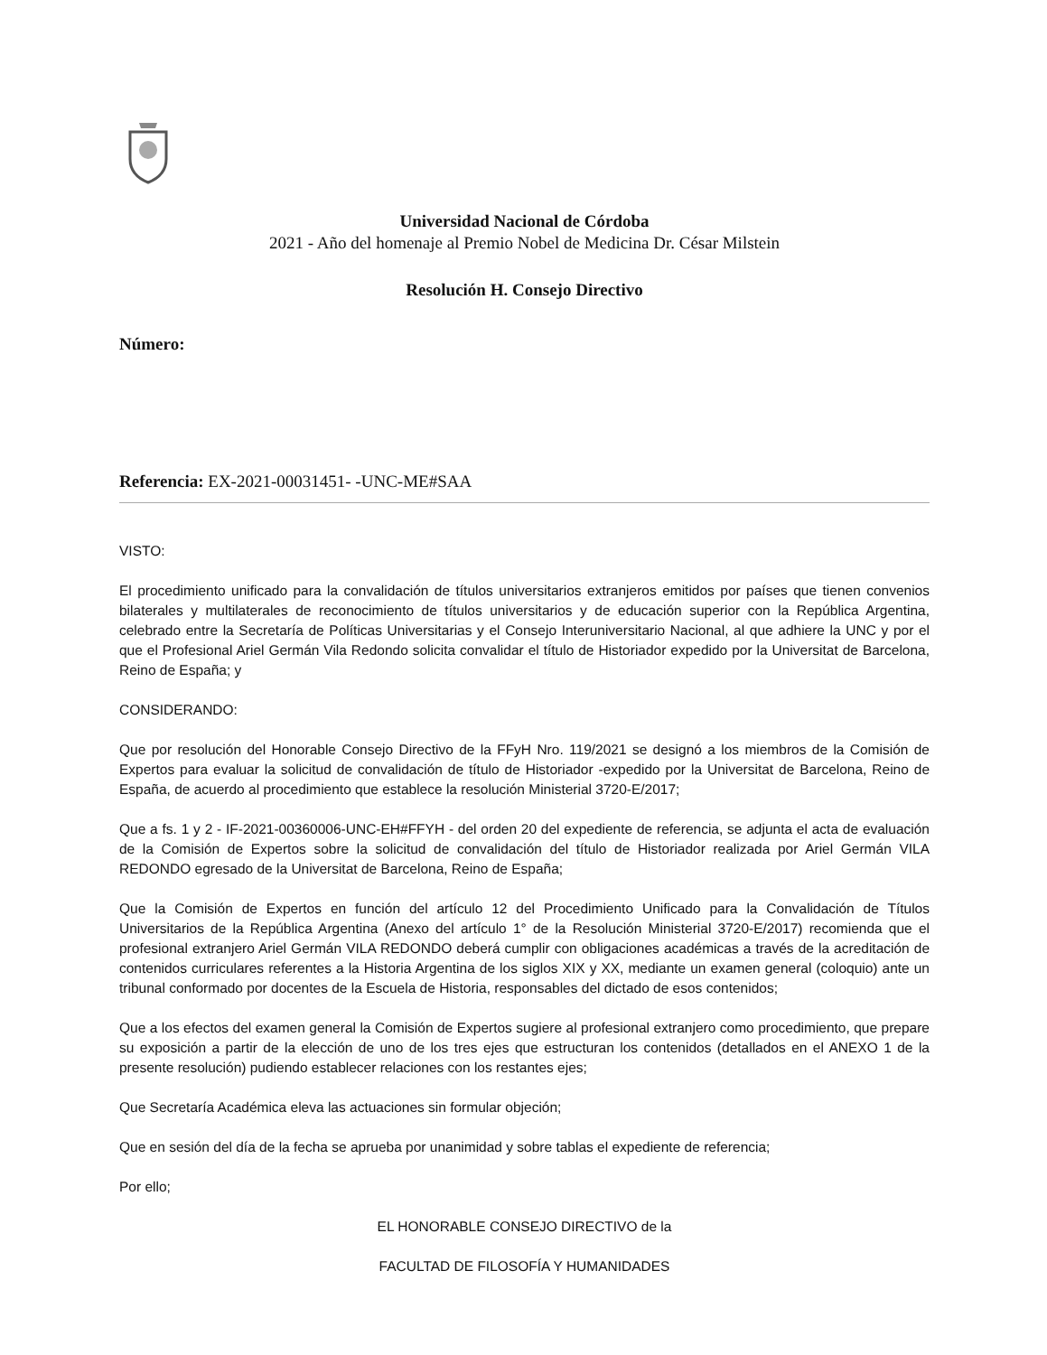Universidad Nacional de Córdoba
2021 - Año del homenaje al Premio Nobel de Medicina Dr. César Milstein
Resolución H. Consejo Directivo
Número:
Referencia: EX-2021-00031451- -UNC-ME#SAA
VISTO:
El procedimiento unificado para la convalidación de títulos universitarios extranjeros emitidos por países que tienen convenios bilaterales y multilaterales de reconocimiento de títulos universitarios y de educación superior con la República Argentina, celebrado entre la Secretaría de Políticas Universitarias y el Consejo Interuniversitario Nacional, al que adhiere la UNC y por el que el Profesional Ariel Germán Vila Redondo solicita convalidar el título de Historiador expedido por la Universitat de Barcelona, Reino de España; y
CONSIDERANDO:
Que por resolución del Honorable Consejo Directivo de la FFyH Nro. 119/2021 se designó a los miembros de la Comisión de Expertos para evaluar la solicitud de convalidación de título de Historiador -expedido por la Universitat de Barcelona, Reino de España, de acuerdo al procedimiento que establece la resolución Ministerial 3720-E/2017;
Que a fs. 1 y 2 - IF-2021-00360006-UNC-EH#FFYH - del orden 20 del expediente de referencia, se adjunta el acta de evaluación de la Comisión de Expertos sobre la solicitud de convalidación del título de Historiador realizada por Ariel Germán VILA REDONDO egresado de la Universitat de Barcelona, Reino de España;
Que la Comisión de Expertos en función del artículo 12 del Procedimiento Unificado para la Convalidación de Títulos Universitarios de la República Argentina (Anexo del artículo 1° de la Resolución Ministerial 3720-E/2017) recomienda que el profesional extranjero Ariel Germán VILA REDONDO deberá cumplir con obligaciones académicas a través de la acreditación de contenidos curriculares referentes a la Historia Argentina de los siglos XIX y XX, mediante un examen general (coloquio) ante un tribunal conformado por docentes de la Escuela de Historia, responsables del dictado de esos contenidos;
Que a los efectos del examen general la Comisión de Expertos sugiere al profesional extranjero como procedimiento, que prepare su exposición a partir de la elección de uno de los tres ejes que estructuran los contenidos (detallados en el ANEXO 1 de la presente resolución) pudiendo establecer relaciones con los restantes ejes;
Que Secretaría Académica eleva las actuaciones sin formular objeción;
Que en sesión del día de la fecha se aprueba por unanimidad y sobre tablas el expediente de referencia;
Por ello;
EL HONORABLE CONSEJO DIRECTIVO de la
FACULTAD DE FILOSOFÍA Y HUMANIDADES